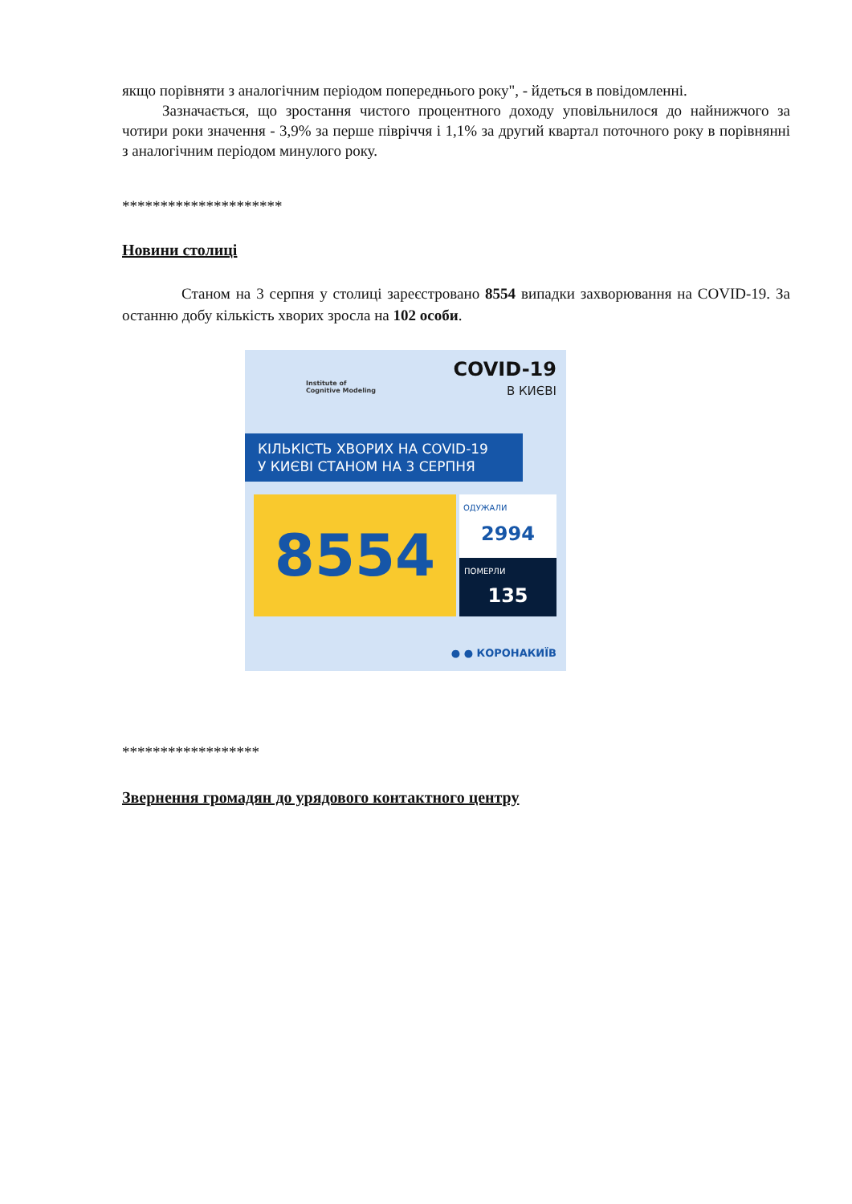якщо порівняти з аналогічним періодом попереднього року", - йдеться в повідомленні.
Зазначається, що зростання чистого процентного доходу уповільнилося до найнижчого за чотири роки значення - 3,9% за перше півріччя і 1,1% за другий квартал поточного року в порівнянні з аналогічним періодом минулого року.
*********************
Новини столиці
Станом на 3 серпня у столиці зареєстровано 8554 випадки захворювання на COVID-19. За останню добу кількість хворих зросла на 102 особи.
Institute of
Cognitive Modeling
COVID-19
В КИЄВІ
КІЛЬКІСТЬ ХВОРИХ НА COVID-19
У КИЄВІ СТАНОМ НА 3 СЕРПНЯ
8554
ОДУЖАЛИ
2994
ПОМЕРЛИ
135
● ● КОРОНАКИЇВ
******************
Звернення громадян до урядового контактного центру